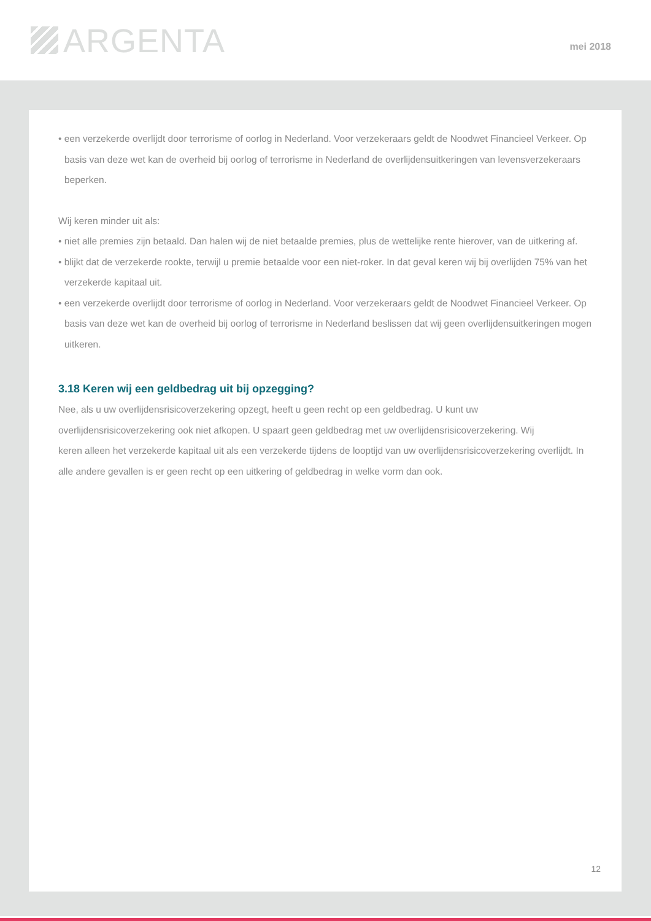ARGENTA
mei 2018
• een verzekerde overlijdt door terrorisme of oorlog in Nederland. Voor verzekeraars geldt de Noodwet Financieel Verkeer. Op basis van deze wet kan de overheid bij oorlog of terrorisme in Nederland de overlijdensuitkeringen van levensverzekeraars beperken.
Wij keren minder uit als:
• niet alle premies zijn betaald. Dan halen wij de niet betaalde premies, plus de wettelijke rente hierover, van de uitkering af.
• blijkt dat de verzekerde rookte, terwijl u premie betaalde voor een niet-roker. In dat geval keren wij bij overlijden 75% van het verzekerde kapitaal uit.
• een verzekerde overlijdt door terrorisme of oorlog in Nederland. Voor verzekeraars geldt de Noodwet Financieel Verkeer. Op basis van deze wet kan de overheid bij oorlog of terrorisme in Nederland beslissen dat wij geen overlijdensuitkeringen mogen uitkeren.
3.18 Keren wij een geldbedrag uit bij opzegging?
Nee, als u uw overlijdensrisicoverzekering opzegt, heeft u geen recht op een geldbedrag. U kunt uw
overlijdensrisicoverzekering ook niet afkopen. U spaart geen geldbedrag met uw overlijdensrisicoverzekering. Wij
keren alleen het verzekerde kapitaal uit als een verzekerde tijdens de looptijd van uw overlijdensrisicoverzekering overlijdt. In alle andere gevallen is er geen recht op een uitkering of geldbedrag in welke vorm dan ook.
12